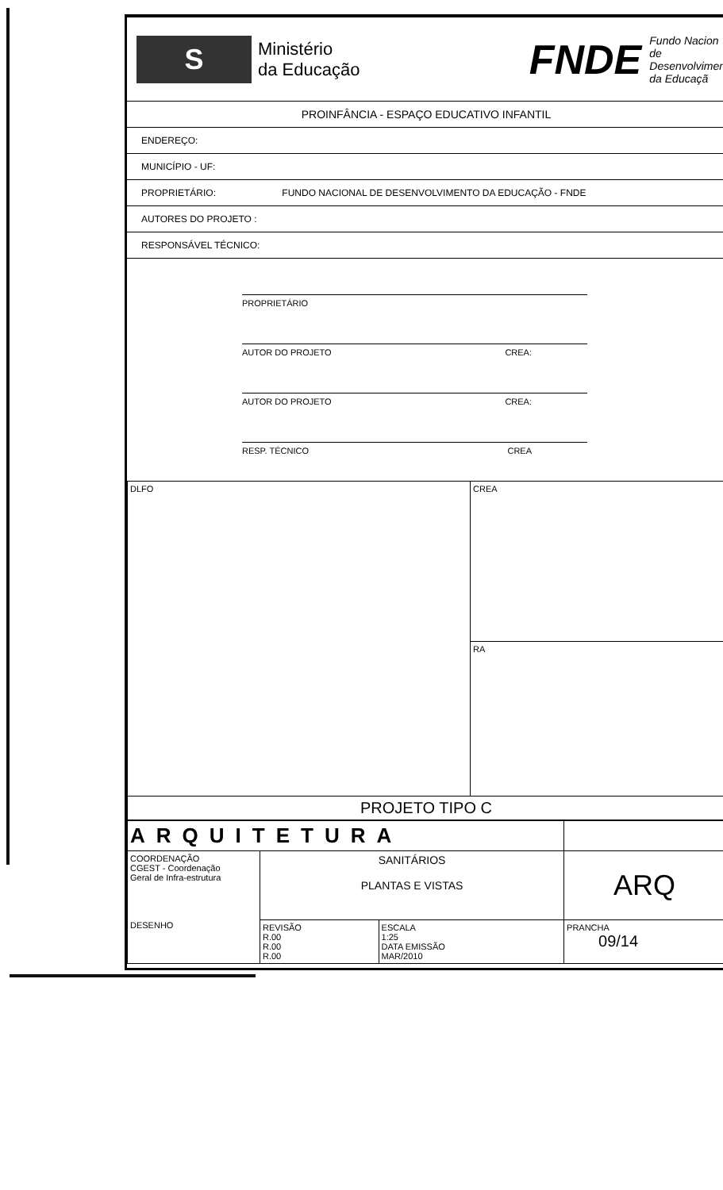S
Ministério
da Educação
FNDE
Fundo Nacion
de Desenvolvimen
da Educaçã
PROINFÂNCIA - ESPAÇO EDUCATIVO INFANTIL
ENDEREÇO:
MUNICÍPIO - UF:
PROPRIETÁRIO: FUNDO NACIONAL DE DESENVOLVIMENTO DA EDUCAÇÃO - FNDE
AUTORES DO PROJETO :
RESPONSÁVEL TÉCNICO:
PROPRIETÁRIO
AUTOR DO PROJETO CREA:
AUTOR DO PROJETO CREA:
RESP. TÉCNICO CREA
| DLFO | CREA |
| | RA |
| PROJETO TIPO C | |
| ARQUITETURA | | | |
| COORDENAÇÃO CGEST - Coordenação Geral de Infra-estrutura DESENHO | SANITÁRIOS PLANTAS E VISTAS | | ARQ |
| | REVISÃO R.00 R.00 R.00 | ESCALA 1:25 DATA EMISSÃO MAR/2010 | PRANCHA 09/14 |